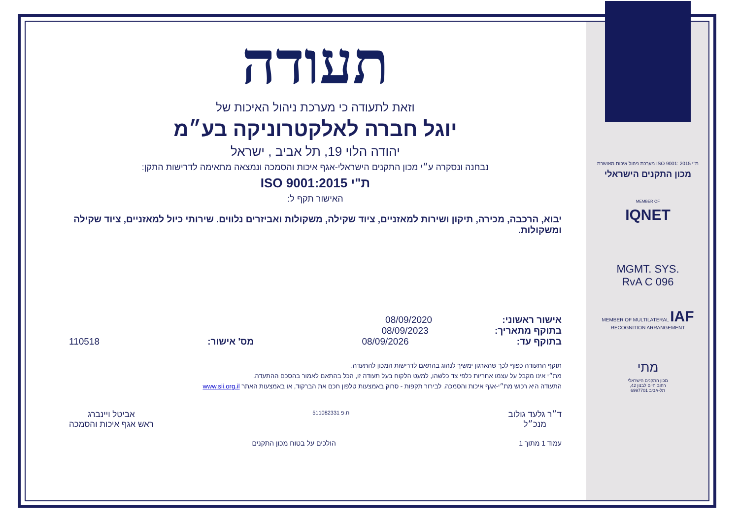תעודה
וזאת לתעודה כי מערכת ניהול האיכות של
יוגל חברה לאלקטרוניקה בע״מ
יהודה הלוי 19, תל אביב , ישראל
נבחנה ונסקרה ע״י מכון התקנים הישראלי-אגף איכות והסמכה ונמצאה מתאימה לדרישות התקן:
ת"י ISO 9001:2015
האישור תקף ל:
יבוא, הרכבה, מכירה, תיקון ושירות למאזניים, ציוד שקילה, משקולות ואביזרים נלווים. שירותי כיול למאזניים, ציוד שקילה ומשקולות.
אישור ראשוני: 08/09/2020
בתוקף מתאריך: 08/09/2023
בתוקף עד: 08/09/2026 מס' אישור: 110518
תוקף התעודה כפוף לכך שהארגון ימשיך לנהוג בהתאם לדרישות המכון להתעדה.
מת״י אינו מקבל על עצמו אחריות כלפי צד כלשהו, למעט הלקוח בעל תעודה זו, הכל בהתאם לאמור בהסכם ההתעדה.
התעודה היא רכוש מת״י-אגף איכות והסמכה. לבירור תקפות - סרוק באמצעות טלפון חכם את הברקוד, או באמצעות האתר www.sii.org.il
ד״ר גלעד גולוב
מנכ״ל
ח.פ 511082331
אביטל ויינברג
ראש אגף איכות והסמכה
עמוד 1 מתוך 1 הולכים על בטוח מכון התקנים
ת"י ISO 9001: 2015 מערכת ניהול איכות מאושרת
מכון התקנים הישראלי
MEMBER OF
IQNET
MGMT. SYS.
RvA C 096
MEMBER OF MULTILATERAL IAF RECOGNITION ARRANGEMENT
מתי
מכון התקנים הישראלי
רחוב חיים לבנון 42,
תל-אביב 6997701